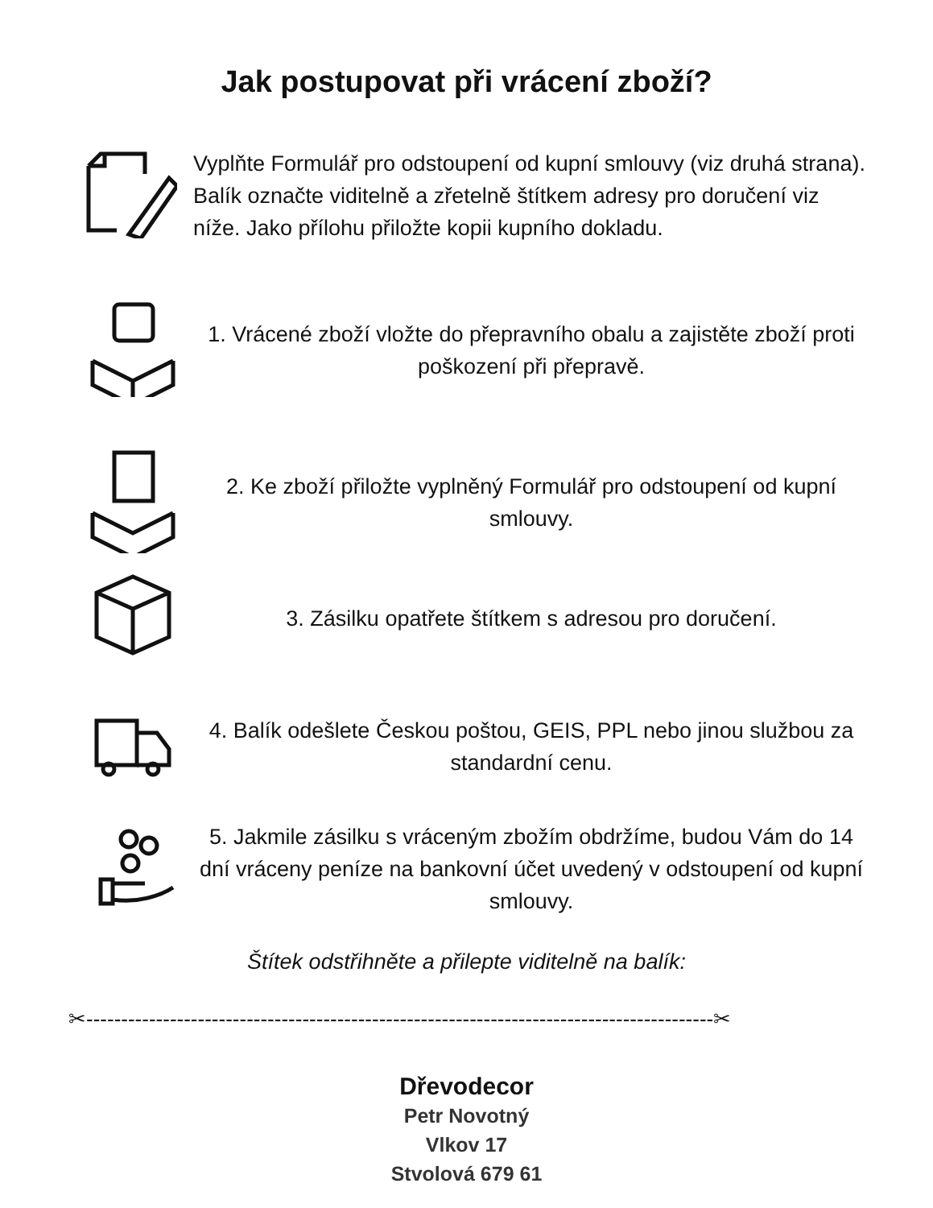Jak postupovat při vrácení zboží?
Vyplňte Formulář pro odstoupení od kupní smlouvy (viz druhá strana). Balík označte viditelně a zřetelně štítkem adresy pro doručení viz níže. Jako přílohu přiložte kopii kupního dokladu.
1. Vrácené zboží vložte do přepravního obalu a zajistěte zboží proti poškození při přepravě.
2. Ke zboží přiložte vyplněný Formulář pro odstoupení od kupní smlouvy.
3. Zásilku opatřete štítkem s adresou pro doručení.
4. Balík odešlete Českou poštou, GEIS, PPL nebo jinou službou za standardní cenu.
5. Jakmile zásilku s vráceným zbožím obdržíme, budou Vám do 14 dní vráceny peníze na bankovní účet uvedený v odstoupení od kupní smlouvy.
Štítek odstřihněte a přilepte viditelně na balík:
✂------------------------------------------------------------------------------------------✂
Dřevodecor
Petr Novotný
Vlkov 17
Stvolová 679 61